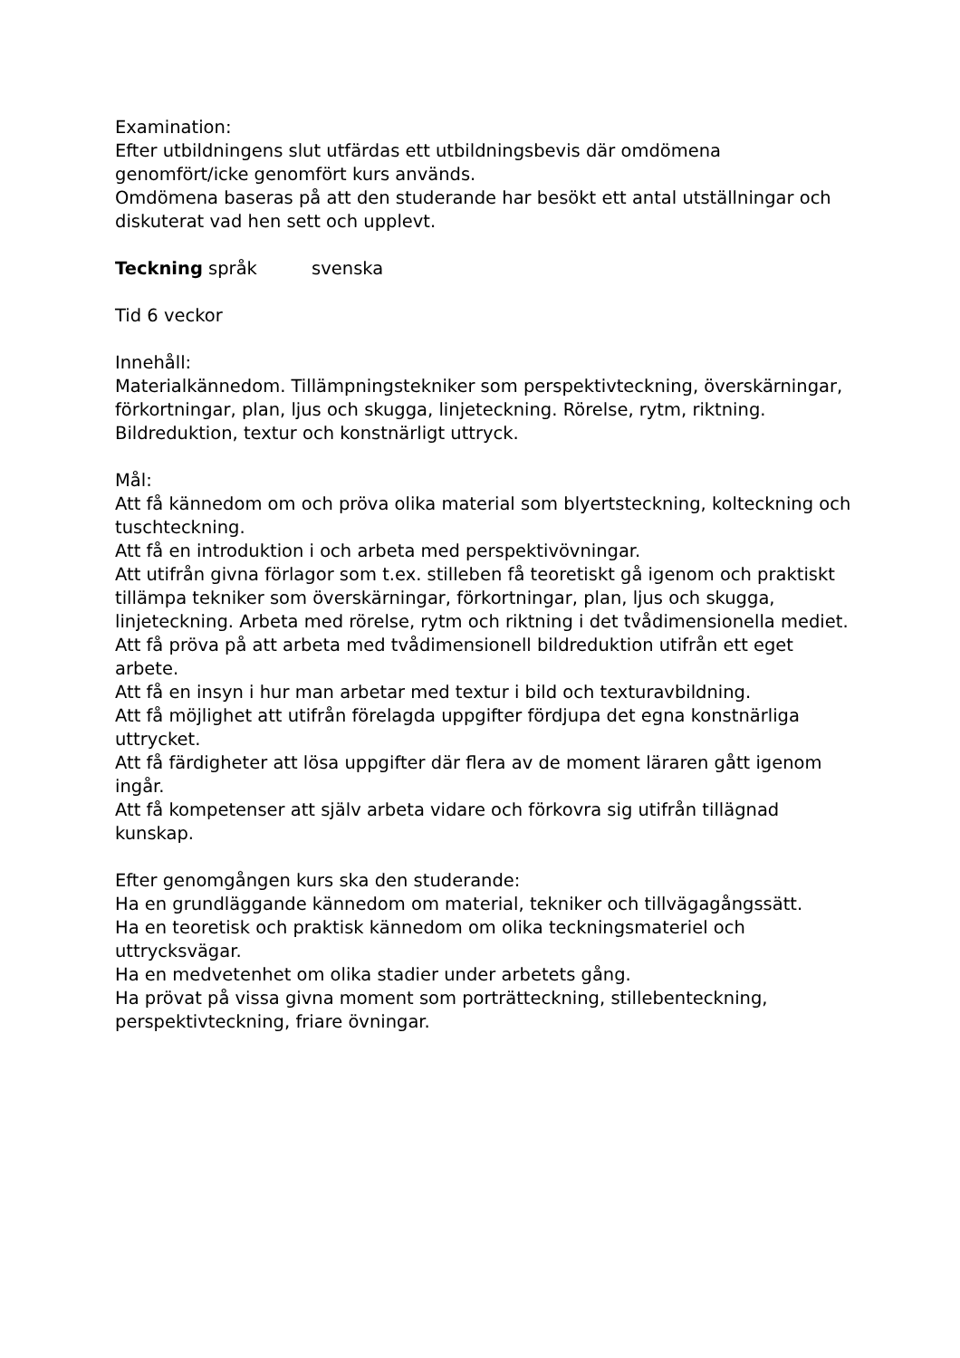Examination:
Efter utbildningens slut utfärdas ett utbildningsbevis där omdömena genomfört/icke genomfört kurs används.
Omdömena baseras på att den studerande har besökt ett antal utställningar och diskuterat vad hen sett och upplevt.
Teckning språk svenska
Tid 6 veckor
Innehåll:
Materialkännedom. Tillämpningstekniker som perspektivteckning, överskärningar, förkortningar, plan, ljus och skugga, linjeteckning. Rörelse, rytm, riktning. Bildreduktion, textur och konstnärligt uttryck.
Mål:
Att få kännedom om och pröva olika material som blyertsteckning, kolteckning och tuschteckning.
Att få en introduktion i och arbeta med perspektivövningar.
Att utifrån givna förlagor som t.ex. stilleben få teoretiskt gå igenom och praktiskt tillämpa tekniker som överskärningar, förkortningar, plan, ljus och skugga, linjeteckning. Arbeta med rörelse, rytm och riktning i det tvådimensionella mediet.
Att få pröva på att arbeta med tvådimensionell bildreduktion utifrån ett eget arbete.
Att få en insyn i hur man arbetar med textur i bild och texturavbildning.
Att få möjlighet att utifrån förelagda uppgifter fördjupa det egna konstnärliga uttrycket.
Att få färdigheter att lösa uppgifter där flera av de moment läraren gått igenom ingår.
Att få kompetenser att själv arbeta vidare och förkovra sig utifrån tillägnad kunskap.
Efter genomgången kurs ska den studerande:
Ha en grundläggande kännedom om material, tekniker och tillvägagångssätt.
Ha en teoretisk och praktisk kännedom om olika teckningsmateriel och uttrycksvägar.
Ha en medvetenhet om olika stadier under arbetets gång.
Ha prövat på vissa givna moment som porträtteckning, stillebenteckning, perspektivteckning, friare övningar.